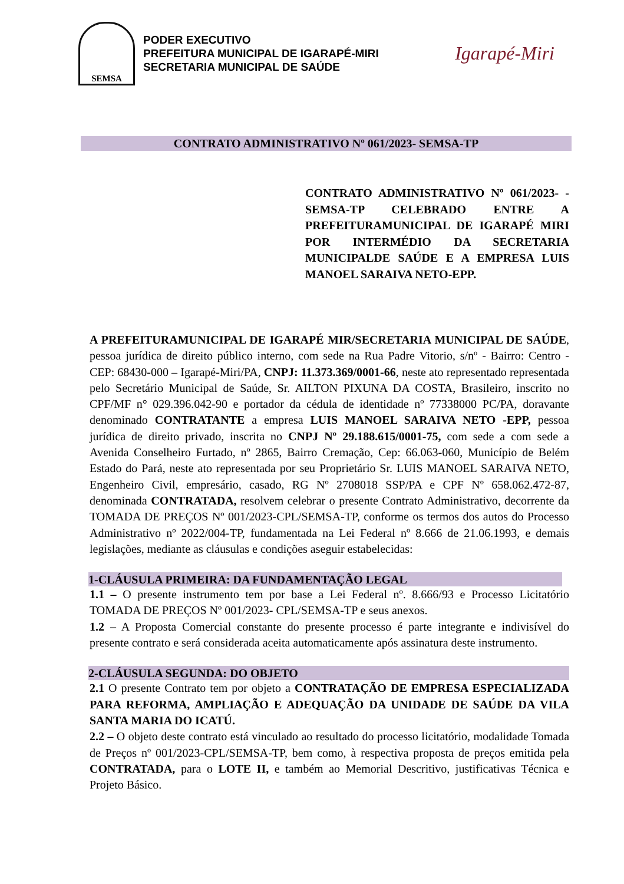SEMSA
PODER EXECUTIVO
PREFEITURA MUNICIPAL DE IGARAPÉ-MIRI
SECRETARIA MUNICIPAL DE SAÚDE
Igarapé-Miri
CONTRATO ADMINISTRATIVO Nº 061/2023- SEMSA-TP
CONTRATO ADMINISTRATIVO Nº 061/2023- -SEMSA-TP CELEBRADO ENTRE A PREFEITURAMUNICIPAL DE IGARAPÉ MIRI POR INTERMÉDIO DA SECRETARIA MUNICIPALDE SAÚDE E A EMPRESA LUIS MANOEL SARAIVA NETO-EPP.
A PREFEITURAMUNICIPAL DE IGARAPÉ MIR/SECRETARIA MUNICIPAL DE SAÚDE, pessoa jurídica de direito público interno, com sede na Rua Padre Vitorio, s/nº - Bairro: Centro - CEP: 68430-000 – Igarapé-Miri/PA, CNPJ: 11.373.369/0001-66, neste ato representado representada pelo Secretário Municipal de Saúde, Sr. AILTON PIXUNA DA COSTA, Brasileiro, inscrito no CPF/MF n° 029.396.042-90 e portador da cédula de identidade nº 77338000 PC/PA, doravante denominado CONTRATANTE a empresa LUIS MANOEL SARAIVA NETO -EPP, pessoa jurídica de direito privado, inscrita no CNPJ Nº 29.188.615/0001-75, com sede a com sede a Avenida Conselheiro Furtado, nº 2865, Bairro Cremação, Cep: 66.063-060, Município de Belém Estado do Pará, neste ato representada por seu Proprietário Sr. LUIS MANOEL SARAIVA NETO, Engenheiro Civil, empresário, casado, RG Nº 2708018 SSP/PA e CPF Nº 658.062.472-87, denominada CONTRATADA, resolvem celebrar o presente Contrato Administrativo, decorrente da TOMADA DE PREÇOS Nº 001/2023-CPL/SEMSA-TP, conforme os termos dos autos do Processo Administrativo nº 2022/004-TP, fundamentada na Lei Federal nº 8.666 de 21.06.1993, e demais legislações, mediante as cláusulas e condições aseguir estabelecidas:
1-CLÁUSULA PRIMEIRA: DA FUNDAMENTAÇÃO LEGAL
1.1 – O presente instrumento tem por base a Lei Federal nº. 8.666/93 e Processo Licitatório TOMADA DE PREÇOS Nº 001/2023- CPL/SEMSA-TP e seus anexos.
1.2 – A Proposta Comercial constante do presente processo é parte integrante e indivisível do presente contrato e será considerada aceita automaticamente após assinatura deste instrumento.
2-CLÁUSULA SEGUNDA: DO OBJETO
2.1 O presente Contrato tem por objeto a CONTRATAÇÃO DE EMPRESA ESPECIALIZADA PARA REFORMA, AMPLIAÇÃO E ADEQUAÇÃO DA UNIDADE DE SAÚDE DA VILA SANTA MARIA DO ICATÚ.
2.2 – O objeto deste contrato está vinculado ao resultado do processo licitatório, modalidade Tomada de Preços nº 001/2023-CPL/SEMSA-TP, bem como, à respectiva proposta de preços emitida pela CONTRATADA, para o LOTE II, e também ao Memorial Descritivo, justificativas Técnica e Projeto Básico.